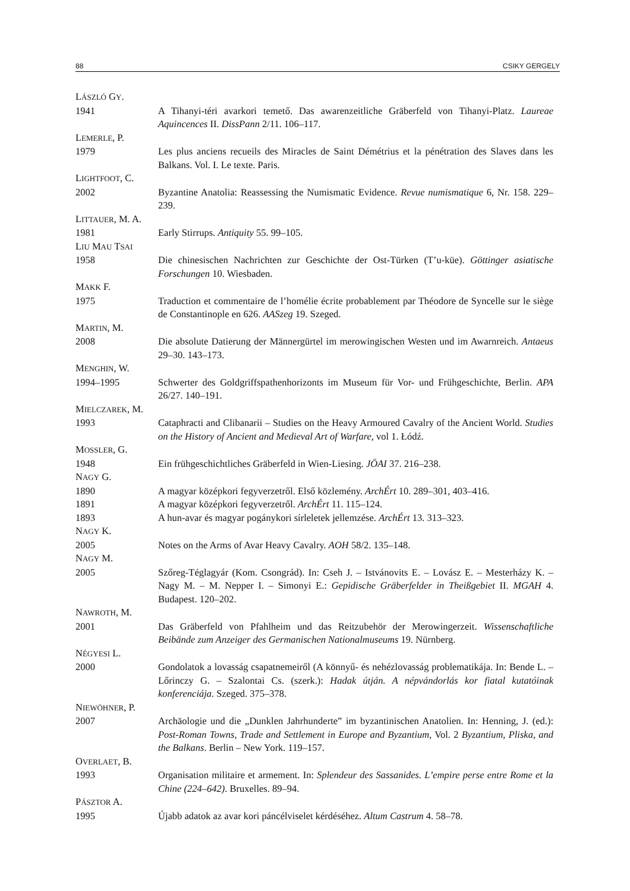88 CSIKY GERGELY
LÁSZLÓ GY.
1941 A Tihanyi-téri avarkori temető. Das awarenzeitliche Gräberfeld von Tihanyi-Platz. Laureae Aquincences II. DissPann 2/11. 106–117.
LEMERLE, P.
1979 Les plus anciens recueils des Miracles de Saint Démétrius et la pénétration des Slaves dans les Balkans. Vol. I. Le texte. Paris.
LIGHTFOOT, C.
2002 Byzantine Anatolia: Reassessing the Numismatic Evidence. Revue numismatique 6, Nr. 158. 229–239.
LITTAUER, M. A.
1981 Early Stirrups. Antiquity 55. 99–105.
LIU MAU TSAI
1958 Die chinesischen Nachrichten zur Geschichte der Ost-Türken (T’u-küe). Göttinger asiatische Forschungen 10. Wiesbaden.
MAKK F.
1975 Traduction et commentaire de l’homélie écrite probablement par Théodore de Syncelle sur le siège de Constantinople en 626. AASzeg 19. Szeged.
MARTIN, M.
2008 Die absolute Datierung der Männergürtel im merowingischen Westen und im Awarnreich. Antaeus 29–30. 143–173.
MENGHIN, W.
1994–1995 Schwerter des Goldgriffspathenhorizonts im Museum für Vor- und Frühgeschichte, Berlin. APA 26/27. 140–191.
MIELCZAREK, M.
1993 Cataphracti and Clibanarii – Studies on the Heavy Armoured Cavalry of the Ancient World. Studies on the History of Ancient and Medieval Art of Warfare, vol 1. Łódź.
MOSSLER, G.
1948 Ein frühgeschichtliches Gräberfeld in Wien-Liesing. JÖAI 37. 216–238.
NAGY G.
1890 A magyar középkori fegyverzetről. Első közlemény. ArchÉrt 10. 289–301, 403–416.
1891 A magyar középkori fegyverzetről. ArchÉrt 11. 115–124.
1893 A hun-avar és magyar pogánykori sírleletek jellemzése. ArchÉrt 13. 313–323.
NAGY K.
2005 Notes on the Arms of Avar Heavy Cavalry. AOH 58/2. 135–148.
NAGY M.
2005 Szőreg-Téglagyár (Kom. Csongrád). In: Cseh J. – Istvánovits E. – Lovász E. – Mesterházy K. – Nagy M. – M. Nepper I. – Simonyi E.: Gepidische Gräberfelder in Theißgebiet II. MGAH 4. Budapest. 120–202.
NAWROTH, M.
2001 Das Gräberfeld von Pfahlheim und das Reitzubehör der Merowingerzeit. Wissenschaftliche Beibände zum Anzeiger des Germanischen Nationalmuseums 19. Nürnberg.
NÉGYESI L.
2000 Gondolatok a lovasság csapatnemeiről (A könnyű- és nehézlovasság problematikája. In: Bende L. – Lőrinczy G. – Szalontai Cs. (szerk.): Hadak útján. A népvándorlás kor fiatal kutatóinak konferenciája. Szeged. 375–378.
NIEWÖHNER, P.
2007 Archäologie und die „Dunklen Jahrhunderte” im byzantinischen Anatolien. In: Henning, J. (ed.): Post-Roman Towns, Trade and Settlement in Europe and Byzantium, Vol. 2 Byzantium, Pliska, and the Balkans. Berlin – New York. 119–157.
OVERLAET, B.
1993 Organisation militaire et armement. In: Splendeur des Sassanides. L’empire perse entre Rome et la Chine (224–642). Bruxelles. 89–94.
PÁSZTOR A.
1995 Újabb adatok az avar kori páncélviselet kérdéséhez. Altum Castrum 4. 58–78.